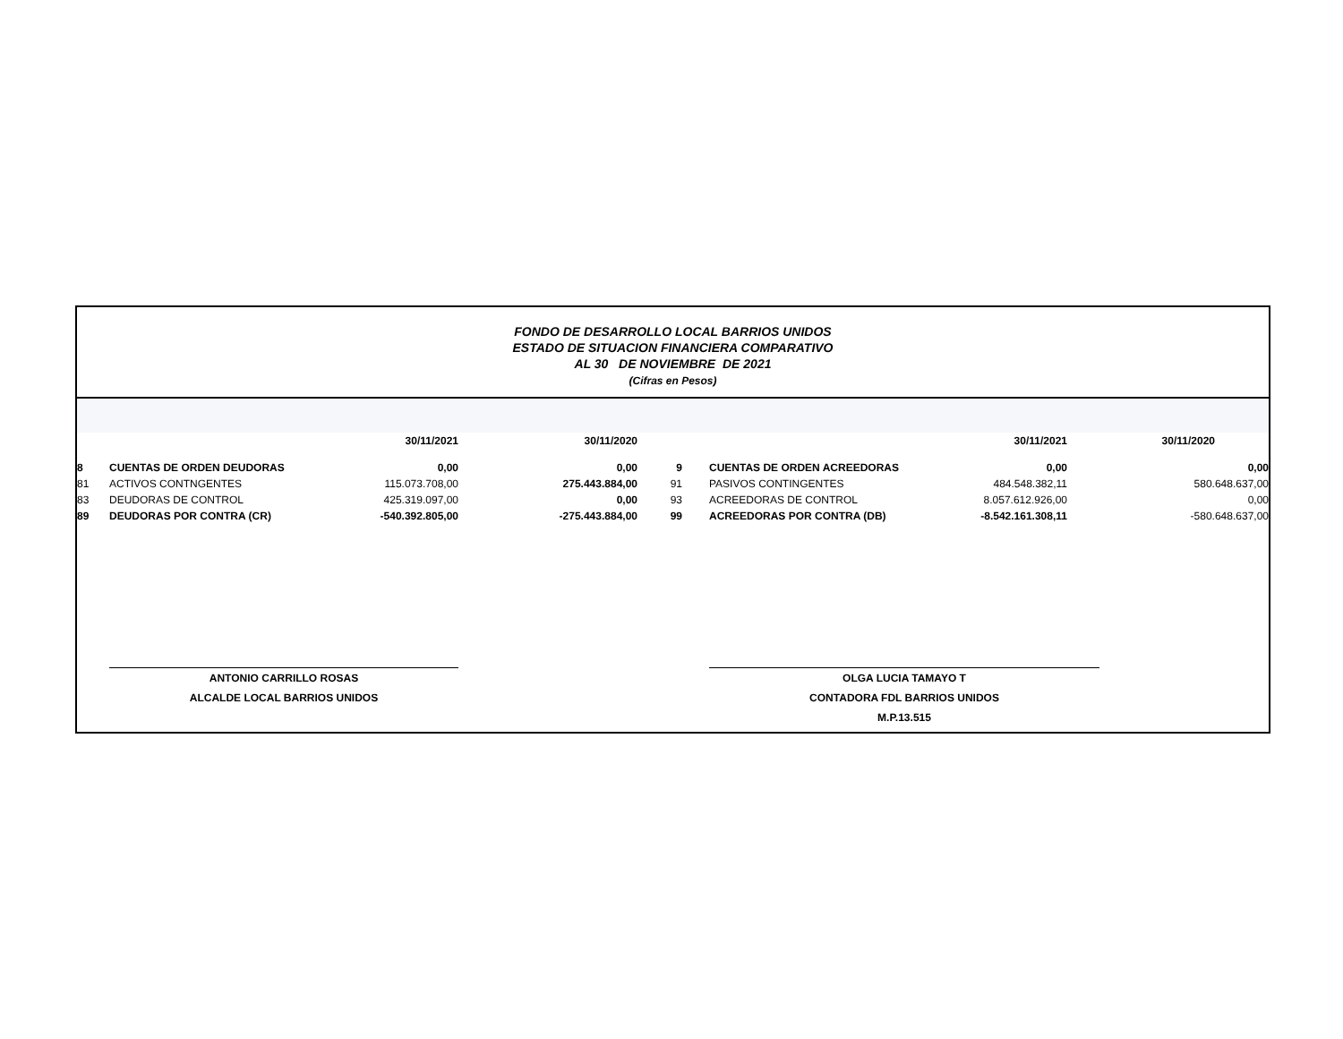FONDO DE DESARROLLO LOCAL BARRIOS UNIDOS
ESTADO DE SITUACION FINANCIERA COMPARATIVO
AL 30 DE NOVIEMBRE DE 2021
(Cifras en Pesos)
| | | 30/11/2021 | 30/11/2020 | | | 30/11/2021 | 30/11/2020 |
| 8 | CUENTAS DE ORDEN DEUDORAS | 0,00 | 0,00 | 9 | CUENTAS DE ORDEN ACREEDORAS | 0,00 | 0,00 |
| 81 | ACTIVOS CONTNGENTES | 115.073.708,00 | 275.443.884,00 | 91 | PASIVOS CONTINGENTES | 484.548.382,11 | 580.648.637,00 |
| 83 | DEUDORAS DE CONTROL | 425.319.097,00 | 0,00 | 93 | ACREEDORAS DE CONTROL | 8.057.612.926,00 | 0,00 |
| 89 | DEUDORAS POR CONTRA (CR) | -540.392.805,00 | -275.443.884,00 | 99 | ACREEDORAS POR CONTRA (DB) | -8.542.161.308,11 | -580.648.637,00 |
ANTONIO CARRILLO ROSAS
ALCALDE LOCAL BARRIOS UNIDOS
OLGA LUCIA TAMAYO T
CONTADORA FDL BARRIOS UNIDOS
M.P.13.515